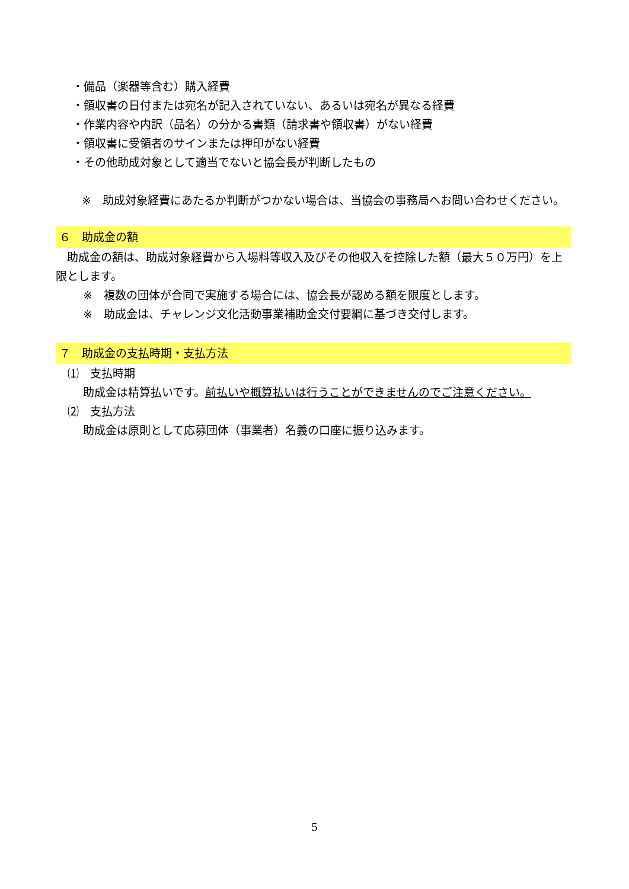・備品（楽器等含む）購入経費
・領収書の日付または宛名が記入されていない、あるいは宛名が異なる経費
・作業内容や内訳（品名）の分かる書類（請求書や領収書）がない経費
・領収書に受領者のサインまたは押印がない経費
・その他助成対象として適当でないと協会長が判断したもの
※　助成対象経費にあたるか判断がつかない場合は、当協会の事務局へお問い合わせください。
６　助成金の額
　助成金の額は、助成対象経費から入場料等収入及びその他収入を控除した額（最大５０万円）を上限とします。
※　複数の団体が合同で実施する場合には、協会長が認める額を限度とします。
※　助成金は、チャレンジ文化活動事業補助金交付要綱に基づき交付します。
７　助成金の支払時期・支払方法
⑴　支払時期
助成金は精算払いです。前払いや概算払いは行うことができませんのでご注意ください。
⑵　支払方法
助成金は原則として応募団体（事業者）名義の口座に振り込みます。
5